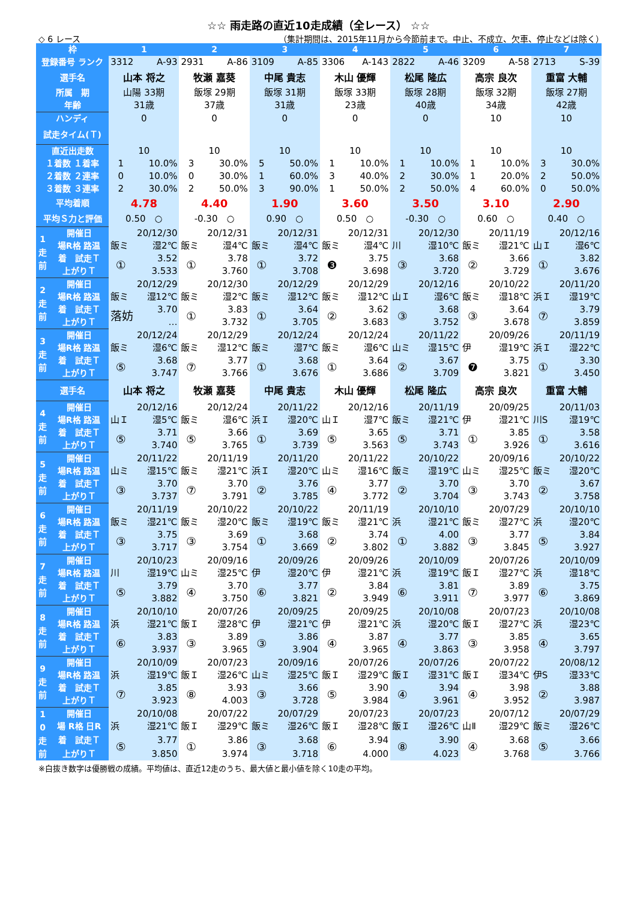☆☆ 雨走路の直近10走成績（全レース） ☆☆
◇ 6 レース （集計期間は、2015年11月から今節前まで。中止、不成立、欠車、停止などは除く）
| 枠 | | 1 | | 2 | | 3 | | 4 | | 5 | | 6 | | 7 | |
| --- | --- | --- | --- | --- | --- | --- | --- | --- | --- | --- | --- | --- | --- | --- | --- |
| 登録番号 ランク | | 3312 | A-93 | 2931 | A-86 | 3109 | A-85 | 3306 | A-143 | 2822 | A-46 | 3209 | A-58 | 2713 | S-39 |
| 選手名 | | 山本 将之 | | 牧瀬 嘉葵 | | 中尾 貴志 | | 木山 優輝 | | 松尾 隆広 | | 高宗 良次 | | 重富 大輔 | |
| 所属 期 | | 山陽 33期 | | 飯塚 29期 | | 飯塚 31期 | | 飯塚 33期 | | 飯塚 28期 | | 飯塚 32期 | | 飯塚 27期 | |
| 年齢 | | 31歳 | | 37歳 | | 31歳 | | 23歳 | | 40歳 | | 34歳 | | 42歳 | |
| ハンディ | | 0 | | 0 | | 0 | | 0 | | 0 | | 10 | | 10 | |
| 試走タイム(Ｔ) | | | | | | | | | | | | | | | |
| 直近出走数 | | 10 | | 10 | | 10 | | 10 | | 10 | | 10 | | 10 | |
| １着数 １着率 | | 1 | 10.0% | 3 | 30.0% | 5 | 50.0% | 1 | 10.0% | 1 | 10.0% | 1 | 10.0% | 3 | 30.0% |
| ２着数 ２連率 | | 0 | 10.0% | 0 | 30.0% | 1 | 60.0% | 3 | 40.0% | 2 | 30.0% | 1 | 20.0% | 2 | 50.0% |
| ３着数 ３連率 | | 2 | 30.0% | 2 | 50.0% | 3 | 90.0% | 1 | 50.0% | 2 | 50.0% | 4 | 60.0% | 0 | 50.0% |
| 平均着順 | | 4.78 | | 4.40 | | 1.90 | | 3.60 | | 3.50 | | 3.10 | | 2.90 | |
| 平均Ｓ力と評価 | | 0.50 ○ | | -0.30 ○ | | 0.90 ○ | | 0.50 ○ | | -0.30 ○ | | 0.60 ○ | | 0.40 ○ | |
| 1 走 前 | 開催日 | 20/12/30 | | 20/12/31 | | 20/12/31 | | 20/12/31 | | 20/12/30 | | 20/11/19 | | 20/12/16 | |
| | 場R格 路温 | 飯ミ | 湿2℃ | 飯ミ | 湿4℃ | 飯ミ | 湿4℃ | 飯ミ | 湿4℃ | 川 | 湿10℃ | 飯ミ | 湿21℃ | 山Ｉ | 湿6℃ |
| | 着 試走Ｔ | ① | 3.52 | ① | 3.78 | ① | 3.72 | ❸ | 3.75 | ③ | 3.68 | ② | 3.66 | ① | 3.82 |
| | 上がりＴ | | 3.533 | | 3.760 | | 3.708 | | 3.698 | | 3.720 | | 3.729 | | 3.676 |
| 2 走 前 | 開催日 | 20/12/29 | | 20/12/30 | | 20/12/29 | | 20/12/29 | | 20/12/16 | | 20/10/22 | | 20/11/20 | |
| | 場R格 路温 | 飯ミ | 湿12℃ | 飯ミ | 湿2℃ | 飯ミ | 湿12℃ | 飯ミ | 湿12℃ | 山Ｉ | 湿6℃ | 飯ミ | 湿18℃ | 浜Ｉ | 湿19℃ |
| | 着 試走Ｔ | 落妨 | 3.70 | ① | 3.83 | ① | 3.64 | ② | 3.62 | ③ | 3.68 | ③ | 3.64 | ⑦ | 3.79 |
| | 上がりＴ | | … | | 3.732 | | 3.705 | | 3.683 | | 3.752 | | 3.678 | | 3.859 |
| 3 走 前 | 開催日 | 20/12/24 | | 20/12/29 | | 20/12/24 | | 20/12/24 | | 20/11/22 | | 20/09/26 | | 20/11/19 | |
| | 場R格 路温 | 飯ミ | 湿6℃ | 飯ミ | 湿12℃ | 飯ミ | 湿7℃ | 飯ミ | 湿6℃ | 山ミ | 湿15℃ | 伊 | 湿19℃ | 浜Ｉ | 湿22℃ |
| | 着 試走Ｔ | ⑤ | 3.68 | ⑦ | 3.77 | ① | 3.68 | ① | 3.64 | ② | 3.67 | ❼ | 3.75 | ① | 3.30 |
| | 上がりＴ | | 3.747 | | 3.766 | | 3.676 | | 3.686 | | 3.709 | | 3.821 | | 3.450 |
| 選手名 | | 山本 将之 | | 牧瀬 嘉葵 | | 中尾 貴志 | | 木山 優輝 | | 松尾 隆広 | | 高宗 良次 | | 重富 大輔 | |
| 4 走 前 | 開催日 | 20/12/16 | | 20/12/24 | | 20/11/22 | | 20/12/16 | | 20/11/19 | | 20/09/25 | | 20/11/03 | |
| | 場R格 路温 | 山Ｉ | 湿5℃ | 飯ミ | 湿6℃ | 浜Ｉ | 湿20℃ | 山Ｉ | 湿7℃ | 飯ミ | 湿21℃ | 伊 | 湿21℃ | 川S | 湿19℃ |
| | 着 試走Ｔ | ⑤ | 3.71 | ⑤ | 3.66 | ① | 3.69 | ⑤ | 3.65 | ⑤ | 3.71 | ① | 3.85 | ① | 3.58 |
| | 上がりＴ | | 3.740 | | 3.765 | | 3.739 | | 3.563 | | 3.743 | | 3.926 | | 3.616 |
| 5 走 前 | 開催日 | 20/11/22 | | 20/11/19 | | 20/11/20 | | 20/11/22 | | 20/10/22 | | 20/09/16 | | 20/10/22 | |
| | 場R格 路温 | 山ミ | 湿15℃ | 飯ミ | 湿21℃ | 浜Ｉ | 湿20℃ | 山ミ | 湿16℃ | 飯ミ | 湿19℃ | 山ミ | 湿25℃ | 飯ミ | 湿20℃ |
| | 着 試走Ｔ | ③ | 3.70 | ⑦ | 3.70 | ② | 3.76 | ④ | 3.77 | ② | 3.70 | ③ | 3.70 | ② | 3.67 |
| | 上がりＴ | | 3.737 | | 3.791 | | 3.785 | | 3.772 | | 3.704 | | 3.743 | | 3.758 |
| 6 走 前 | 開催日 | 20/11/19 | | 20/10/22 | | 20/10/22 | | 20/11/19 | | 20/10/10 | | 20/07/29 | | 20/10/10 | |
| | 場R格 路温 | 飯ミ | 湿21℃ | 飯ミ | 湿20℃ | 飯ミ | 湿19℃ | 飯ミ | 湿21℃ | 浜 | 湿21℃ | 飯ミ | 湿27℃ | 浜 | 湿20℃ |
| | 着 試走Ｔ | ③ | 3.75 | ③ | 3.69 | ① | 3.68 | ② | 3.74 | ① | 4.00 | ③ | 3.77 | ⑤ | 3.84 |
| | 上がりＴ | | 3.717 | | 3.754 | | 3.669 | | 3.802 | | 3.882 | | 3.845 | | 3.927 |
| 7 走 前 | 開催日 | 20/10/23 | | 20/09/16 | | 20/09/26 | | 20/09/26 | | 20/10/09 | | 20/07/26 | | 20/10/09 | |
| | 場R格 路温 | 川 | 湿19℃ | 山ミ | 湿25℃ | 伊 | 湿20℃ | 伊 | 湿21℃ | 浜 | 湿19℃ | 飯Ｉ | 湿27℃ | 浜 | 湿18℃ |
| | 着 試走Ｔ | ⑤ | 3.79 | ④ | 3.70 | ⑥ | 3.77 | ② | 3.84 | ⑥ | 3.81 | ⑦ | 3.89 | ⑥ | 3.75 |
| | 上がりＴ | | 3.882 | | 3.750 | | 3.821 | | 3.949 | | 3.911 | | 3.977 | | 3.869 |
| 8 走 前 | 開催日 | 20/10/10 | | 20/07/26 | | 20/09/25 | | 20/09/25 | | 20/10/08 | | 20/07/23 | | 20/10/08 | |
| | 場R格 路温 | 浜 | 湿21℃ | 飯Ｉ | 湿28℃ | 伊 | 湿21℃ | 伊 | 湿21℃ | 浜 | 湿20℃ | 飯Ｉ | 湿27℃ | 浜 | 湿23℃ |
| | 着 試走Ｔ | ⑥ | 3.83 | ③ | 3.89 | ③ | 3.86 | ④ | 3.87 | ④ | 3.77 | ③ | 3.85 | ④ | 3.65 |
| | 上がりＴ | | 3.937 | | 3.965 | | 3.904 | | 3.965 | | 3.863 | | 3.958 | | 3.797 |
| 9 走 前 | 開催日 | 20/10/09 | | 20/07/23 | | 20/09/16 | | 20/07/26 | | 20/07/26 | | 20/07/22 | | 20/08/12 | |
| | 場R格 路温 | 浜 | 湿19℃ | 飯Ｉ | 湿26℃ | 山ミ | 湿25℃ | 飯Ｉ | 湿29℃ | 飯Ｉ | 湿31℃ | 飯Ｉ | 湿34℃ | 伊S | 湿33℃ |
| | 着 試走Ｔ | ⑦ | 3.85 | ⑧ | 3.93 | ③ | 3.66 | ⑤ | 3.90 | ④ | 3.94 | ④ | 3.98 | ② | 3.88 |
| | 上がりＴ | | 3.923 | | 4.003 | | 3.728 | | 3.984 | | 3.961 | | 3.952 | | 3.987 |
| 1 0 走 前 | 開催日 | 20/10/08 | | 20/07/22 | | 20/07/29 | | 20/07/23 | | 20/07/23 | | 20/07/12 | | 20/07/29 | |
| | 場 R格 日R | 浜 | 湿21℃ | 飯Ｉ | 湿29℃ | 飯ミ | 湿26℃ | 飯Ｉ | 湿28℃ | 飯Ｉ | 湿26℃ | 山Ⅱ | 湿29℃ | 飯ミ | 湿26℃ |
| | 着 試走Ｔ | ⑤ | 3.77 | ① | 3.86 | ③ | 3.68 | ⑥ | 3.94 | ⑧ | 3.90 | ④ | 3.68 | ⑤ | 3.66 |
| | 上がりＴ | | 3.850 | | 3.974 | | 3.718 | | 4.000 | | 4.023 | | 3.768 | | 3.766 |
※白抜き数字は優勝戦の成績。平均値は、直近12走のうち、最大値と最小値を除く10走の平均。